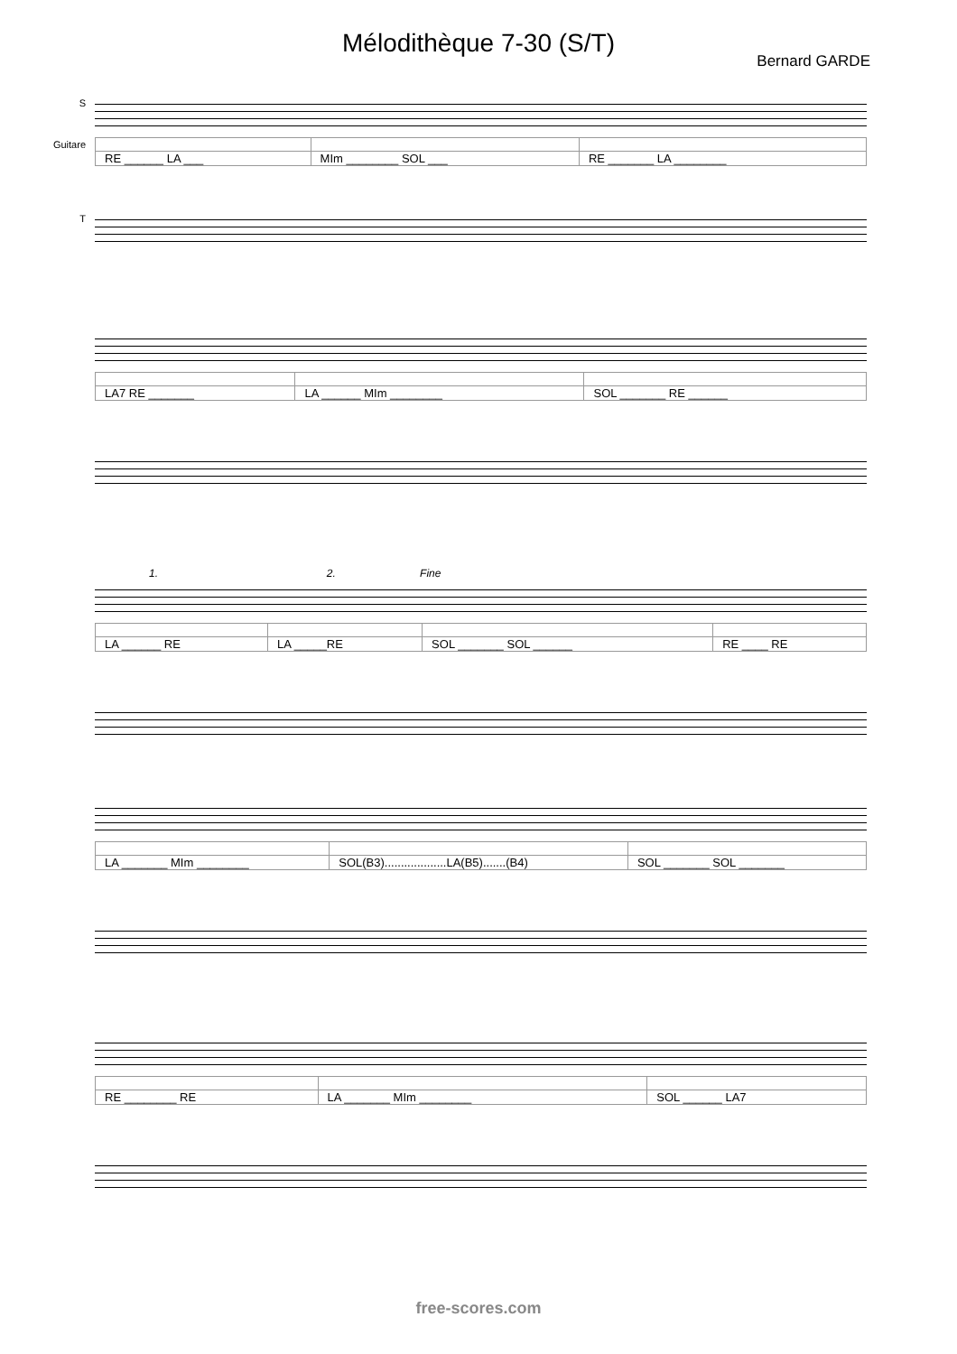Mélodithèque 7-30 (S/T)
Bernard GARDE
S
| RE ______ LA ___ | MIm ________ SOL ___ | RE _______ LA ________ |
Guitare
T
| LA7 RE _______ | LA ______ MIm ________ | SOL _______ RE ______ |
1. 2. Fine
| LA ______ RE | LA _____RE | SOL _______ SOL ______ | RE ____ RE |
| LA _______ MIm ________ | SOL(B3)...................LA(B5).......(B4) | SOL _______ SOL _______ |
| RE ________ RE | LA _______ MIm ________ | SOL ______ LA7 |
free-scores.com